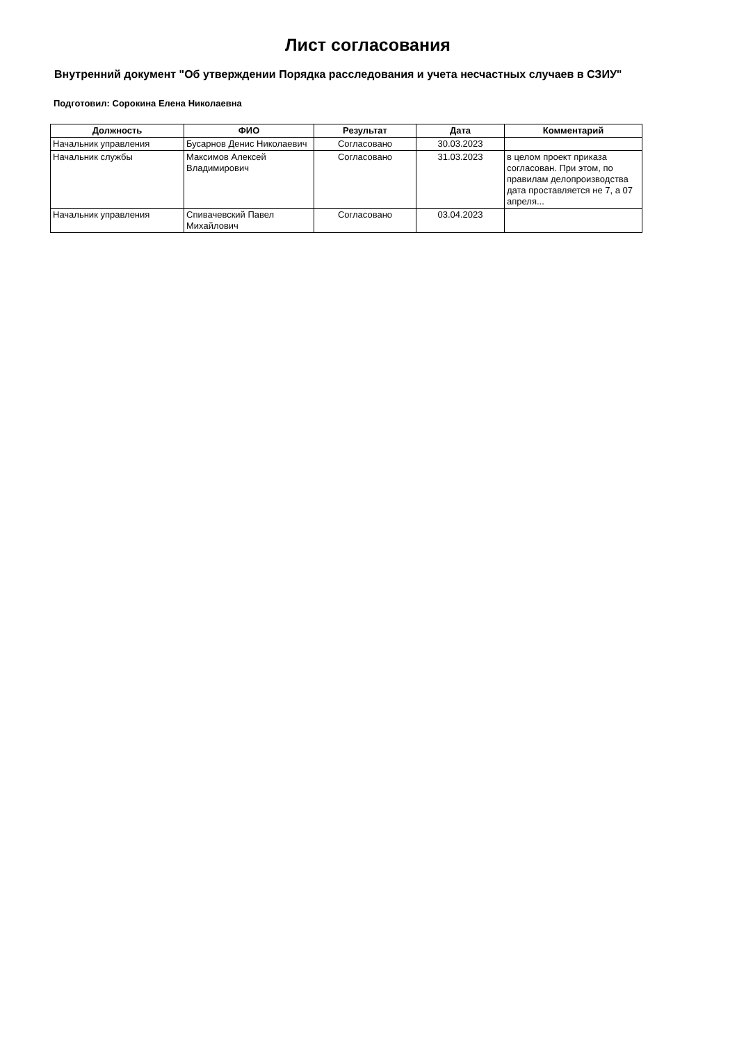Лист согласования
Внутренний документ "Об утверждении Порядка расследования и учета несчастных случаев в СЗИУ"
Подготовил: Сорокина Елена Николаевна
| Должность | ФИО | Результат | Дата | Комментарий |
| --- | --- | --- | --- | --- |
| Начальник управления | Бусарнов Денис Николаевич | Согласовано | 30.03.2023 | |
| Начальник службы | Максимов Алексей Владимирович | Согласовано | 31.03.2023 | в целом проект приказа согласован. При этом, по правилам делопроизводства дата проставляется не 7, а 07 апреля... |
| Начальник управления | Спивачевский Павел Михайлович | Согласовано | 03.04.2023 | |